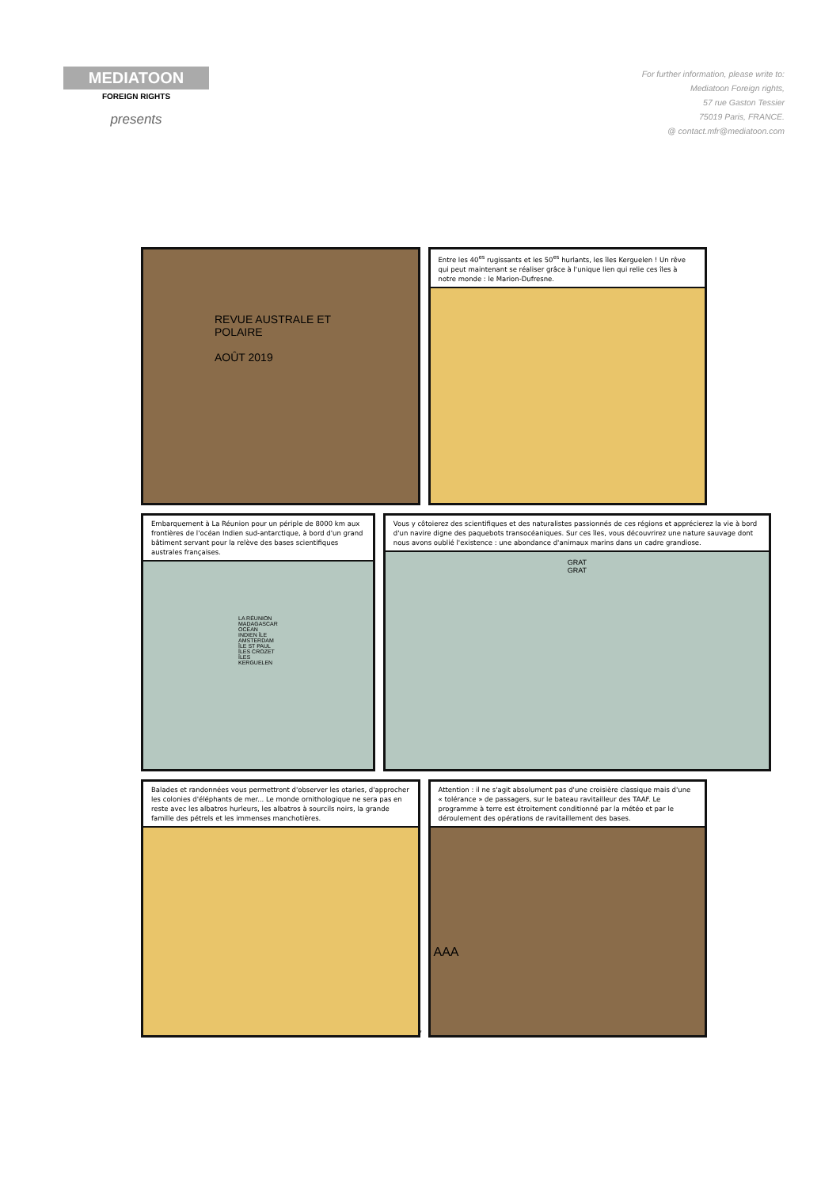MEDIATOON
FOREIGN RIGHTS
presents
For further information, please write to:
Mediatoon Foreign rights,
57 rue Gaston Tessier
75019 Paris, FRANCE.
@ contact.mfr@mediatoon.com
REVUE AUSTRALE ET POLAIRE
AOÛT 2019
Entre les 40<sup>es</sup> rugissants et les 50<sup>es</sup> hurlants, les îles Kerguelen ! Un rêve qui peut maintenant se réaliser grâce à l'unique lien qui relie ces îles à notre monde : le Marion-Dufresne.
Embarquement à La Réunion pour un périple de 8000 km aux frontières de l'océan Indien sud-antarctique, à bord d'un grand bâtiment servant pour la relève des bases scientifiques australes françaises.
LA RÉUNION MADAGASCAR OCÉAN INDIEN ÎLE AMSTERDAM ÎLE ST PAUL ÎLES CROZET ÎLES KERGUELEN
Vous y côtoierez des scientifiques et des naturalistes passionnés de ces régions et apprécierez la vie à bord d'un navire digne des paquebots transocéaniques. Sur ces îles, vous découvrirez une nature sauvage dont nous avons oublié l'existence : une abondance d'animaux marins dans un cadre grandiose.
GRAT GRAT
Balades et randonnées vous permettront d'observer les otaries, d'approcher les colonies d'éléphants de mer... Le monde ornithologique ne sera pas en reste avec les albatros hurleurs, les albatros à sourcils noirs, la grande famille des pétrels et les immenses manchotières.
Attention : il ne s'agit absolument pas d'une croisière classique mais d'une « tolérance » de passagers, sur le bateau ravitailleur des TAAF. Le programme à terre est étroitement conditionné par la météo et par le déroulement des opérations de ravitaillement des bases.
AAA
7